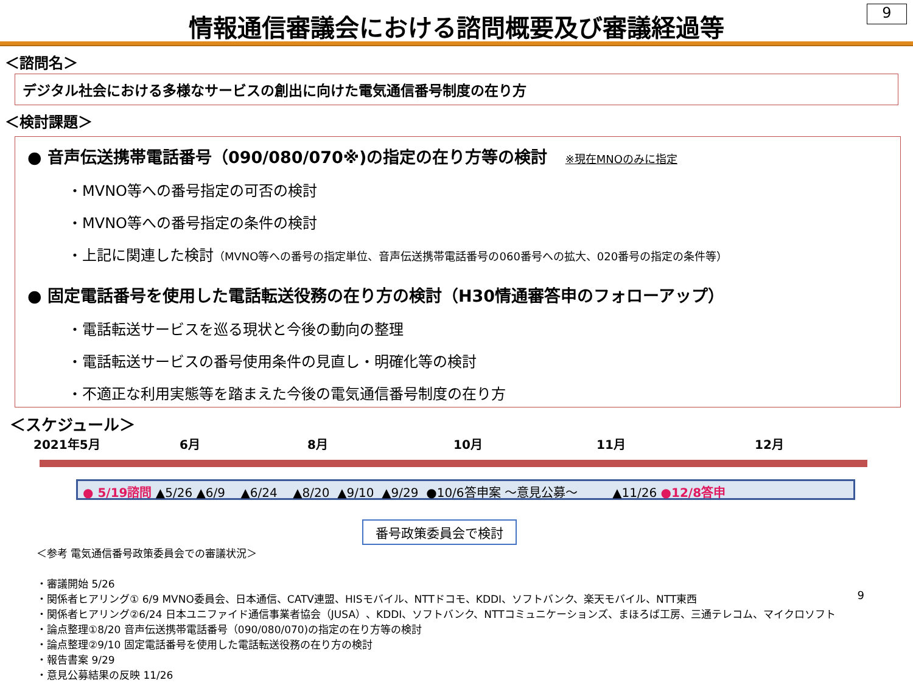情報通信審議会における諮問概要及び審議経過等
9
＜諮問名＞
デジタル社会における多様なサービスの創出に向けた電気通信番号制度の在り方
＜検討課題＞
● 音声伝送携帯電話番号（090/080/070※)の指定の在り方等の検討 ※現在MNOのみに指定
・MVNO等への番号指定の可否の検討
・MVNO等への番号指定の条件の検討
・上記に関連した検討（MVNO等への番号の指定単位、音声伝送携帯電話番号の060番号への拡大、020番号の指定の条件等）
● 固定電話番号を使用した電話転送役務の在り方の検討（H30情通審答申のフォローアップ）
・電話転送サービスを巡る現状と今後の動向の整理
・電話転送サービスの番号使用条件の見直し・明確化等の検討
・不適正な利用実態等を踏まえた今後の電気通信番号制度の在り方
＜スケジュール＞
2021年5月 6月 8月 10月 11月 12月
● 5/19諮問 ▲5/26 ▲6/9 ▲6/24 ▲8/20 ▲9/10 ▲9/29 ●10/6答申案 ～意見公募～ ▲11/26 ●12/8答申
番号政策委員会で検討
＜参考 電気通信番号政策委員会での審議状況＞
・審議開始 5/26
・関係者ヒアリング① 6/9 MVNO委員会、日本通信、CATV連盟、HISモバイル、NTTドコモ、KDDI、ソフトバンク、楽天モバイル、NTT東西
・関係者ヒアリング②6/24 日本ユニファイド通信事業者協会（JUSA）、KDDI、ソフトバンク、NTTコミュニケーションズ、まほろば工房、三通テレコム、マイクロソフト
・論点整理①8/20 音声伝送携帯電話番号（090/080/070)の指定の在り方等の検討
・論点整理②9/10 固定電話番号を使用した電話転送役務の在り方の検討
・報告書案 9/29
・意見公募結果の反映 11/26
9